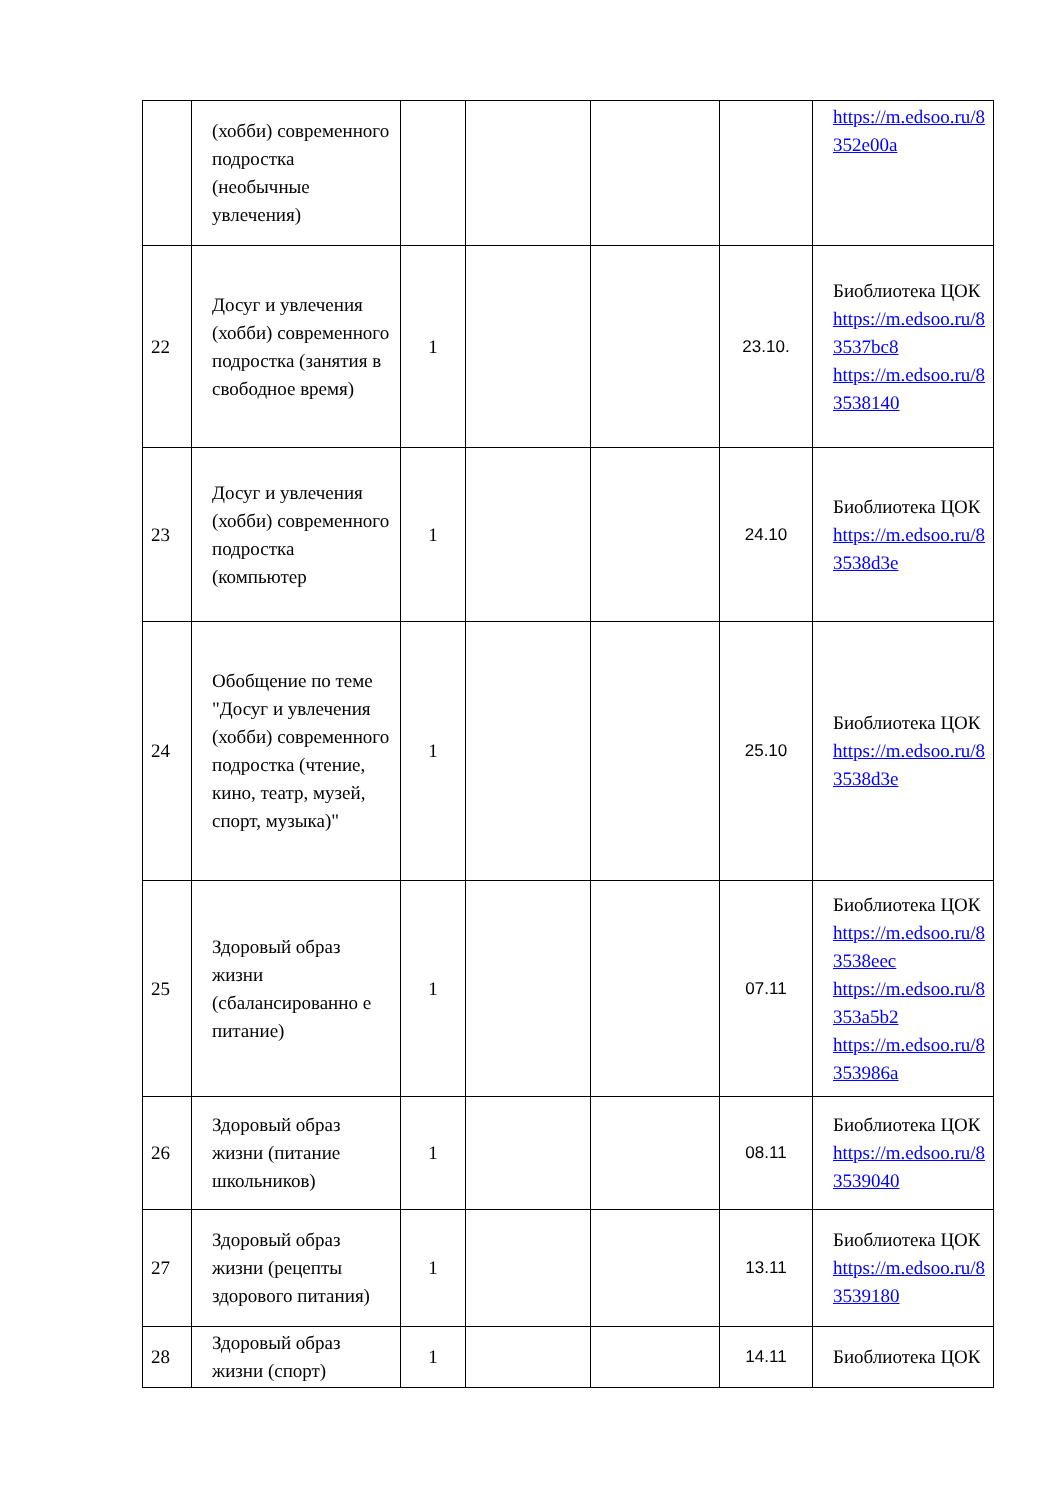| | (хобби) современного подростка (необычные увлечения) | | | | | https://m.edsoo.ru/8 352e00a |
| 22 | Досуг и увлечения (хобби) современного подростка (занятия в свободное время) | 1 | | | 23.10. | Биоблиотека ЦОК https://m.edsoo.ru/8 3537bc8 https://m.edsoo.ru/8 3538140 |
| 23 | Досуг и увлечения (хобби) современного подростка (компьютер | 1 | | | 24.10 | Биоблиотека ЦОК https://m.edsoo.ru/8 3538d3e |
| 24 | Обобщение по теме "Досуг и увлечения (хобби) современного подростка (чтение, кино, театр, музей, спорт, музыка)" | 1 | | | 25.10 | Биоблиотека ЦОК https://m.edsoo.ru/8 3538d3e |
| 25 | Здоровый образ жизни (сбалансированно е питание) | 1 | | | 07.11 | Биоблиотека ЦОК https://m.edsoo.ru/8 3538eec https://m.edsoo.ru/8 353a5b2 https://m.edsoo.ru/8 353986a |
| 26 | Здоровый образ жизни (питание школьников) | 1 | | | 08.11 | Биоблиотека ЦОК https://m.edsoo.ru/8 3539040 |
| 27 | Здоровый образ жизни (рецепты здорового питания) | 1 | | | 13.11 | Биоблиотека ЦОК https://m.edsoo.ru/8 3539180 |
| 28 | Здоровый образ жизни (спорт) | 1 | | | 14.11 | Биоблиотека ЦОК |